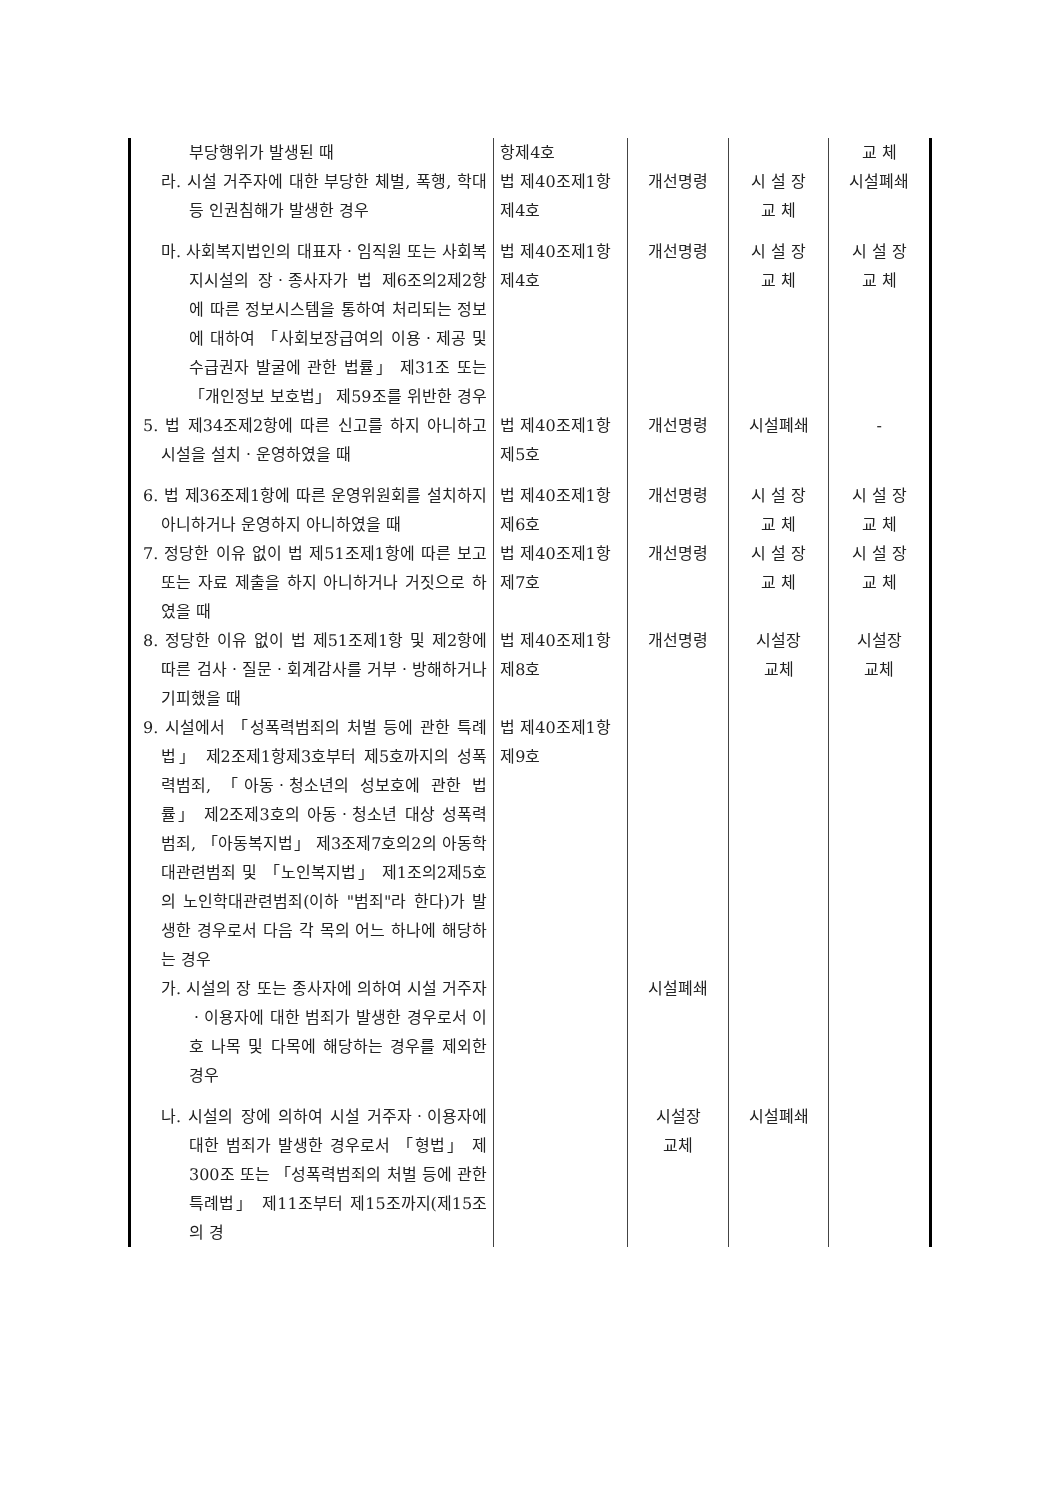| 부당행위가 발생된 때 | 항제4호 | | | 교 체 |
| 라. 시설 거주자에 대한 부당한 체벌, 폭행, 학대 등 인권침해가 발생한 경우 | 법 제40조제1항제4호 | 개선명령 | 시 설 장 교 체 | 시설폐쇄 |
| 마. 사회복지법인의 대표자ㆍ임직원 또는 사회복지시설의 장ㆍ종사자가 법 제6조의2제2항에 따른 정보시스템을 통하여 처리되는 정보에 대하여 「사회보장급여의 이용ㆍ제공 및 수급권자 발굴에 관한 법률」 제31조 또는 「개인정보 보호법」 제59조를 위반한 경우 | 법 제40조제1항제4호 | 개선명령 | 시 설 장 교 체 | 시 설 장 교 체 |
| 5. 법 제34조제2항에 따른 신고를 하지 아니하고 시설을 설치ㆍ운영하였을 때 | 법 제40조제1항제5호 | 개선명령 | 시설폐쇄 | - |
| 6. 법 제36조제1항에 따른 운영위원회를 설치하지 아니하거나 운영하지 아니하였을 때 | 법 제40조제1항제6호 | 개선명령 | 시 설 장 교 체 | 시 설 장 교 체 |
| 7. 정당한 이유 없이 법 제51조제1항에 따른 보고 또는 자료 제출을 하지 아니하거나 거짓으로 하였을 때 | 법 제40조제1항제7호 | 개선명령 | 시 설 장 교 체 | 시 설 장 교 체 |
| 8. 정당한 이유 없이 법 제51조제1항 및 제2항에 따른 검사ㆍ질문ㆍ회계감사를 거부ㆍ방해하거나 기피했을 때 | 법 제40조제1항제8호 | 개선명령 | 시설장 교체 | 시설장 교체 |
| 9. 시설에서 「성폭력범죄의 처벌 등에 관한 특례법」 제2조제1항제3호부터 제5호까지의 성폭력범죄, 「아동ㆍ청소년의 성보호에 관한 법률」 제2조제3호의 아동ㆍ청소년 대상 성폭력범죄, 「아동복지법」 제3조제7호의2의 아동학대관련범죄 및 「노인복지법」 제1조의2제5호의 노인학대관련범죄(이하 "범죄"라 한다)가 발생한 경우로서 다음 각 목의 어느 하나에 해당하는 경우 | 법 제40조제1항제9호 | | | |
| 가. 시설의 장 또는 종사자에 의하여 시설 거주자ㆍ이용자에 대한 범죄가 발생한 경우로서 이 호 나목 및 다목에 해당하는 경우를 제외한 경우 | | 시설폐쇄 | | |
| 나. 시설의 장에 의하여 시설 거주자ㆍ이용자에 대한 범죄가 발생한 경우로서 「형법」 제300조 또는 「성폭력범죄의 처벌 등에 관한 특례법」 제11조부터 제15조까지(제15조의 경 | | 시설장 교체 | 시설폐쇄 | |